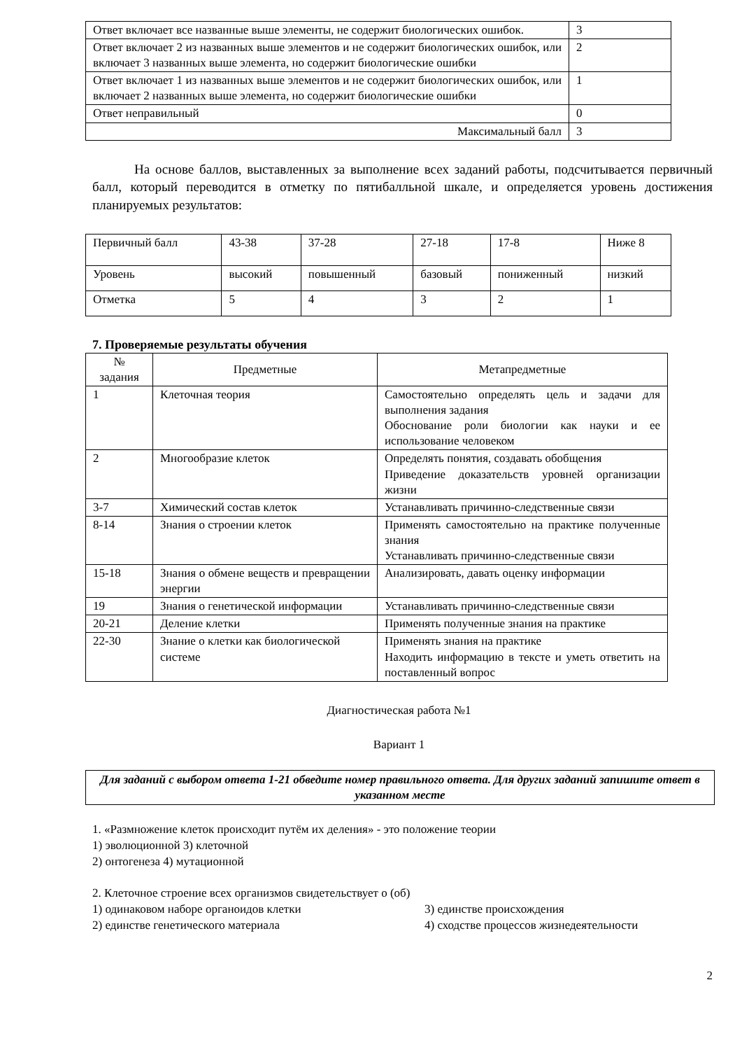| Ответ включает все названные выше элементы, не содержит биологических ошибок. | 3 |
| Ответ включает 2 из названных выше элементов и не содержит биологических ошибок, или включает 3 названных выше элемента, но содержит биологические ошибки | 2 |
| Ответ включает 1 из названных выше элементов и не содержит биологических ошибок, или включает 2 названных выше элемента, но содержит биологические ошибки | 1 |
| Ответ неправильный | 0 |
| Максимальный балл | 3 |
На основе баллов, выставленных за выполнение всех заданий работы, подсчитывается первичный балл, который переводится в отметку по пятибалльной шкале, и определяется уровень достижения планируемых результатов:
| Первичный балл | 43-38 | 37-28 | 27-18 | 17-8 | Ниже 8 |
| Уровень | высокий | повышенный | базовый | пониженный | низкий |
| Отметка | 5 | 4 | 3 | 2 | 1 |
7. Проверяемые результаты обучения
| № задания | Предметные | Метапредметные |
| --- | --- | --- |
| 1 | Клеточная теория | Самостоятельно определять цель и задачи для выполнения задания Обоснование роли биологии как науки и ее использование человеком |
| 2 | Многообразие клеток | Определять понятия, создавать обобщения Приведение доказательств уровней организации жизни |
| 3-7 | Химический состав клеток | Устанавливать причинно-следственные связи |
| 8-14 | Знания о строении клеток | Применять самостоятельно на практике полученные знания Устанавливать причинно-следственные связи |
| 15-18 | Знания о обмене веществ и превращении энергии | Анализировать, давать оценку информации |
| 19 | Знания о генетической информации | Устанавливать причинно-следственные связи |
| 20-21 | Деление клетки | Применять полученные знания на практике |
| 22-30 | Знание о клетки как биологической системе | Применять знания на практике Находить информацию в тексте и уметь ответить на поставленный вопрос |
Диагностическая работа №1
Вариант 1
Для заданий с выбором ответа 1-21 обведите номер правильного ответа. Для других заданий запишите ответ в указанном месте
1. «Размножение клеток происходит путём их деления» - это положение теории
1) эволюционной 3) клеточной
2) онтогенеза 4) мутационной
2. Клеточное строение всех организмов свидетельствует о (об)
1) одинаковом наборе органоидов клетки 3) единстве происхождения
2) единстве генетического материала 4) сходстве процессов жизнедеятельности
2